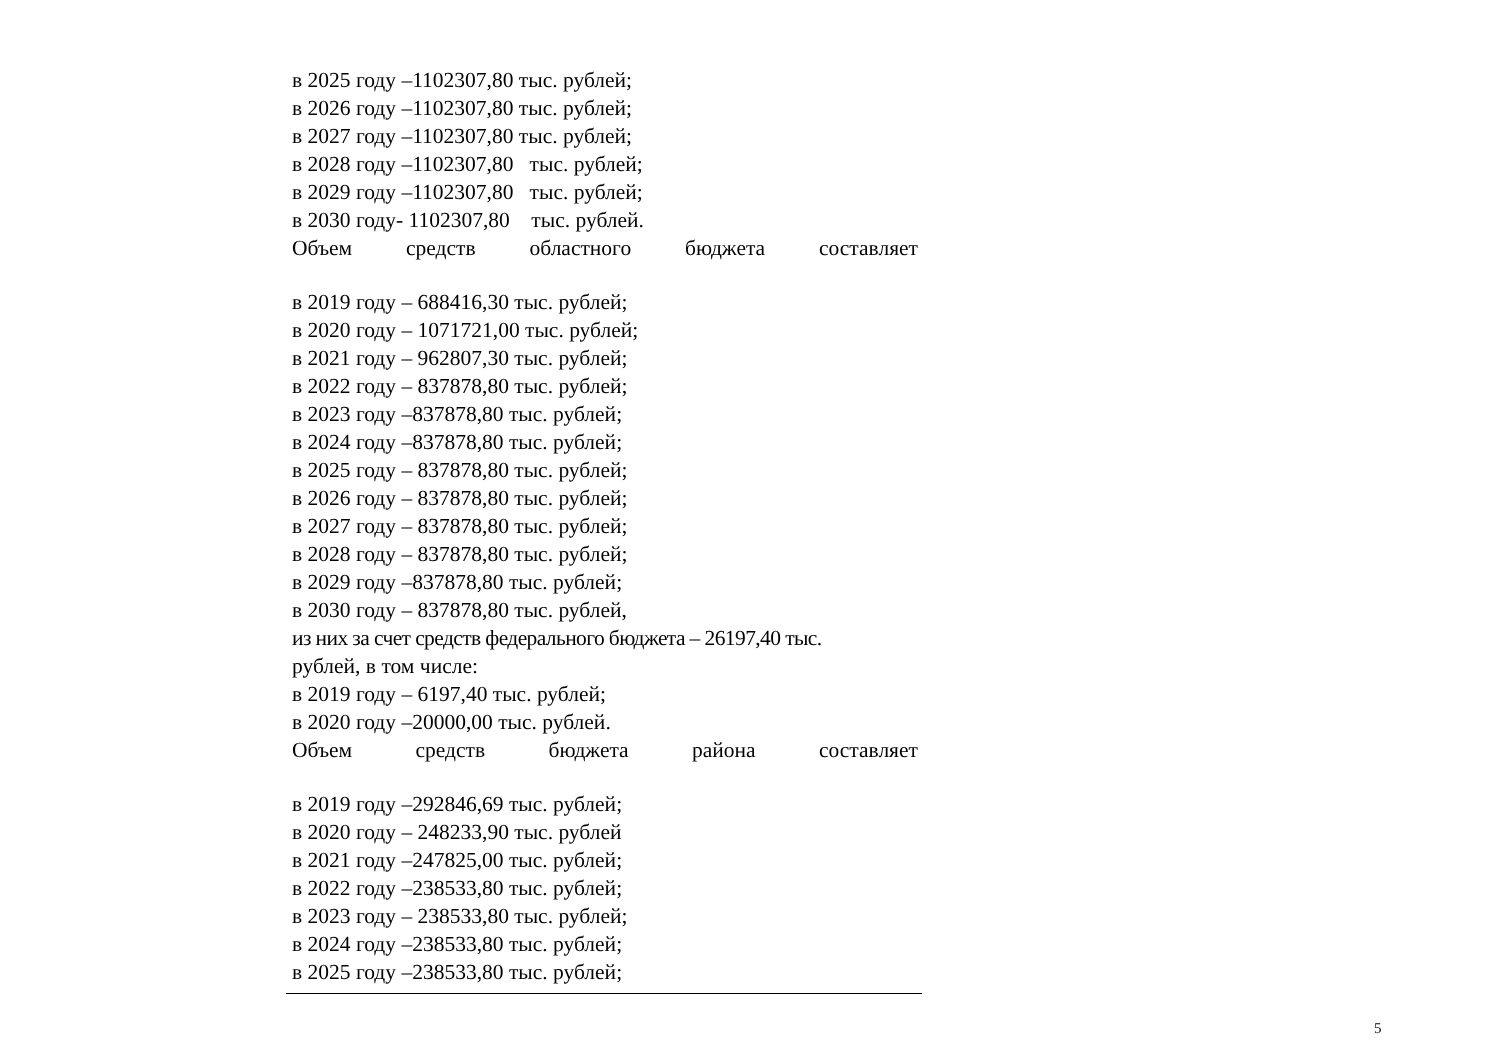в 2025 году –1102307,80 тыс. рублей;
в 2026 году –1102307,80 тыс. рублей;
в 2027 году –1102307,80 тыс. рублей;
в 2028 году –1102307,80 тыс. рублей;
в 2029 году –1102307,80 тыс. рублей;
в 2030 году- 1102307,80 тыс. рублей.
Объем средств областного бюджета составляет
в 2019 году – 688416,30 тыс. рублей;
в 2020 году – 1071721,00 тыс. рублей;
в 2021 году – 962807,30 тыс. рублей;
в 2022 году – 837878,80 тыс. рублей;
в 2023 году –837878,80 тыс. рублей;
в 2024 году –837878,80 тыс. рублей;
в 2025 году – 837878,80 тыс. рублей;
в 2026 году – 837878,80 тыс. рублей;
в 2027 году – 837878,80 тыс. рублей;
в 2028 году – 837878,80 тыс. рублей;
в 2029 году –837878,80 тыс. рублей;
в 2030 году – 837878,80 тыс. рублей,
из них за счет средств федерального бюджета – 26197,40 тыс.
рублей, в том числе:
в 2019 году – 6197,40 тыс. рублей;
в 2020 году –20000,00 тыс. рублей.
Объем средств бюджета района составляет
в 2019 году –292846,69 тыс. рублей;
в 2020 году – 248233,90 тыс. рублей
в 2021 году –247825,00 тыс. рублей;
в 2022 году –238533,80 тыс. рублей;
в 2023 году – 238533,80 тыс. рублей;
в 2024 году –238533,80 тыс. рублей;
в 2025 году –238533,80 тыс. рублей;
5